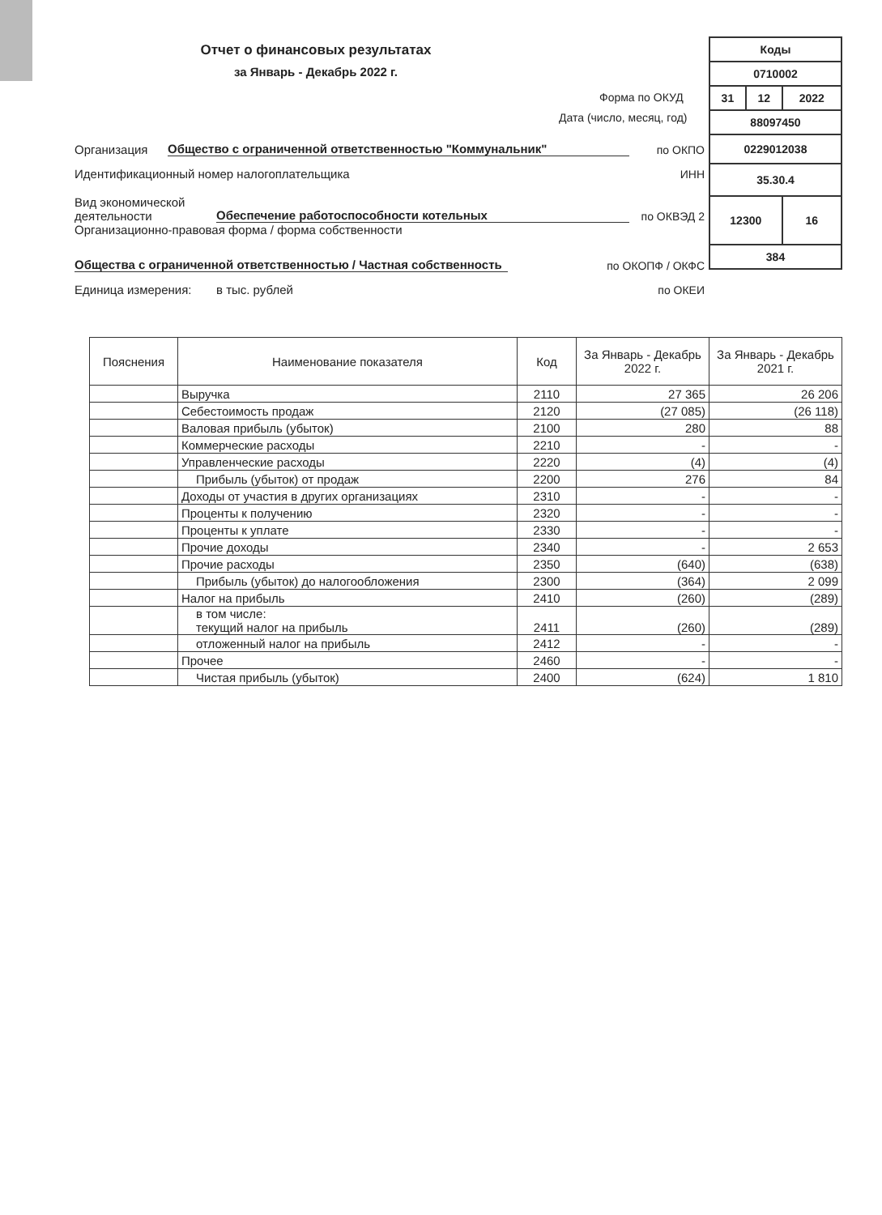Отчет о финансовых результатах
за Январь - Декабрь 2022 г.
Организация Общество с ограниченной ответственностью "Коммунальник" по ОКПО
Идентификационный номер налогоплательщика ИНН
Вид экономической деятельности Обеспечение работоспособности котельных по ОКВЭД 2
Организационно-правовая форма / форма собственности
Общества с ограниченной ответственностью / Частная собственность по ОКОПФ / ОКФС
Единица измерения: в тыс. рублей по ОКЕИ
| Коды | | |
| 0710002 | | |
| 31 | 12 | 2022 |
| 88097450 | | |
| 0229012038 | | |
| 35.30.4 | | |
| 12300 | | 16 |
| 384 | | |
Форма по ОКУД
Дата (число, месяц, год)
| Пояснения | Наименование показателя | Код | За Январь - Декабрь 2022 г. | За Январь - Декабрь 2021 г. |
| --- | --- | --- | --- | --- |
| | Выручка | 2110 | 27 365 | 26 206 |
| | Себестоимость продаж | 2120 | (27 085) | (26 118) |
| | Валовая прибыль (убыток) | 2100 | 280 | 88 |
| | Коммерческие расходы | 2210 | - | - |
| | Управленческие расходы | 2220 | (4) | (4) |
| | Прибыль (убыток) от продаж | 2200 | 276 | 84 |
| | Доходы от участия в других организациях | 2310 | - | - |
| | Проценты к получению | 2320 | - | - |
| | Проценты к уплате | 2330 | - | - |
| | Прочие доходы | 2340 | - | 2 653 |
| | Прочие расходы | 2350 | (640) | (638) |
| | Прибыль (убыток) до налогообложения | 2300 | (364) | 2 099 |
| | Налог на прибыль | 2410 | (260) | (289) |
| | в том числе: текущий налог на прибыль | 2411 | (260) | (289) |
| | отложенный налог на прибыль | 2412 | - | - |
| | Прочее | 2460 | - | - |
| | Чистая прибыль (убыток) | 2400 | (624) | 1 810 |